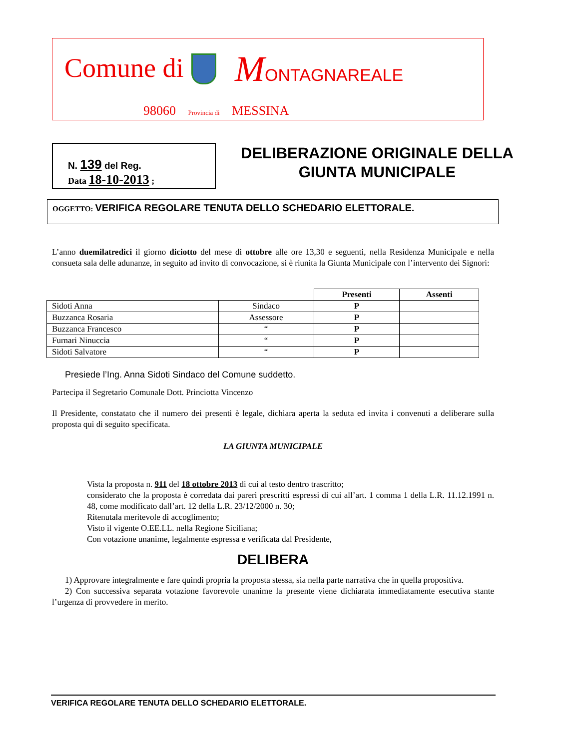Comune di MONTAGNAREALE
98060 Provincia di MESSINA
N. 139 del Reg.
Data 18-10-2013 ;
DELIBERAZIONE ORIGINALE DELLA
GIUNTA MUNICIPALE
OGGETTO: VERIFICA REGOLARE TENUTA DELLO SCHEDARIO ELETTORALE.
L’anno duemilatredici il giorno diciotto del mese di ottobre alle ore 13,30 e seguenti, nella Residenza Municipale e nella consueta sala delle adunanze, in seguito ad invito di convocazione, si è riunita la Giunta Municipale con l’intervento dei Signori:
| | | Presenti | Assenti |
| Sidoti Anna | Sindaco | P | |
| Buzzanca Rosaria | Assessore | P | |
| Buzzanca Francesco | “ | P | |
| Furnari Ninuccia | “ | P | |
| Sidoti Salvatore | “ | P | |
Presiede l’Ing. Anna Sidoti Sindaco del Comune suddetto.
Partecipa il Segretario Comunale Dott. Princiotta Vincenzo
Il Presidente, constatato che il numero dei presenti è legale, dichiara aperta la seduta ed invita i convenuti a deliberare sulla proposta qui di seguito specificata.
LA GIUNTA MUNICIPALE
Vista la proposta n. 911 del 18 ottobre 2013 di cui al testo dentro trascritto;
considerato che la proposta è corredata dai pareri prescritti espressi di cui all’art. 1 comma 1 della L.R. 11.12.1991 n. 48, come modificato dall’art. 12 della L.R. 23/12/2000 n. 30;
Ritenutala meritevole di accoglimento;
Visto il vigente O.EE.LL. nella Regione Siciliana;
Con votazione unanime, legalmente espressa e verificata dal Presidente,
DELIBERA
1) Approvare integralmente e fare quindi propria la proposta stessa, sia nella parte narrativa che in quella propositiva.
2) Con successiva separata votazione favorevole unanime la presente viene dichiarata immediatamente esecutiva stante l’urgenza di provvedere in merito.
VERIFICA REGOLARE TENUTA DELLO SCHEDARIO ELETTORALE.